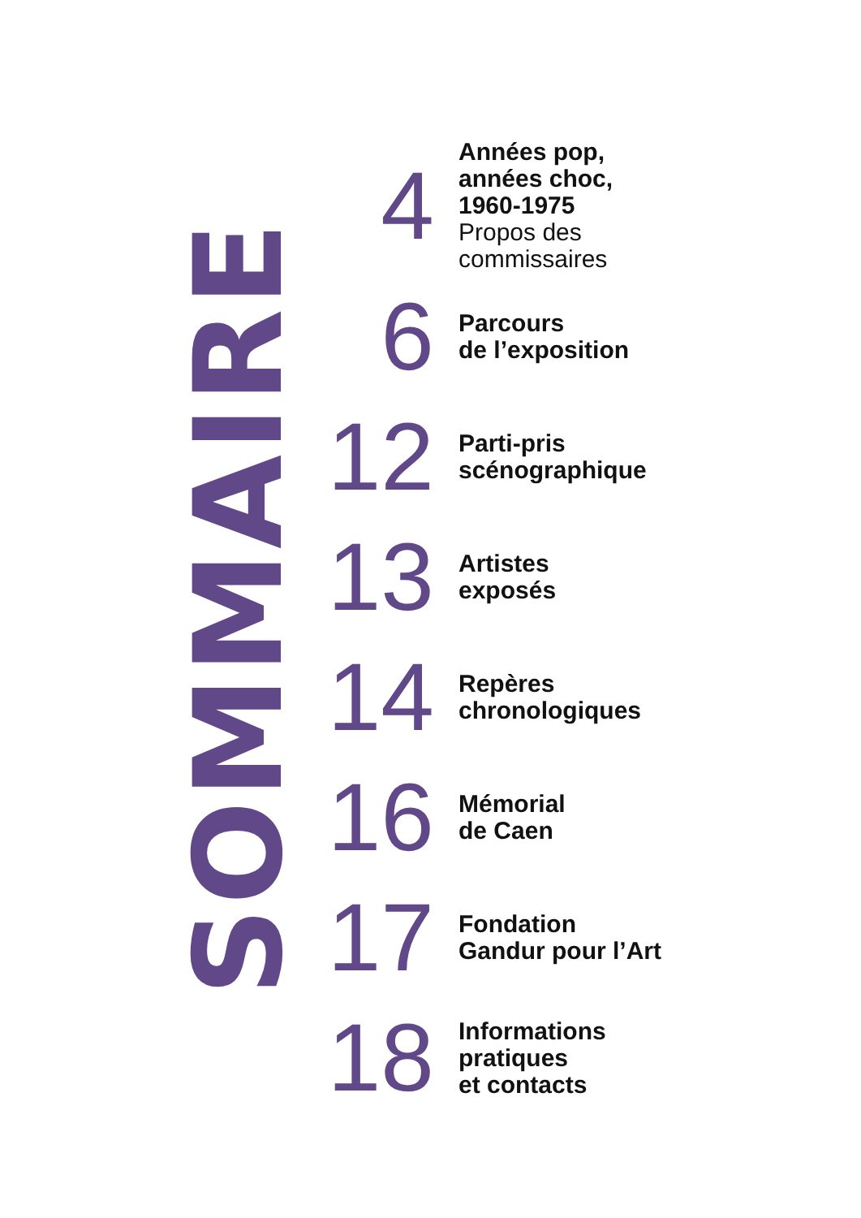SOMMAIRE
4
Années pop,
années choc,
1960-1975
Propos des
commissaires
6
Parcours
de l’exposition
12
Parti-pris
scénographique
13
Artistes
exposés
14
Repères
chronologiques
16
Mémorial
de Caen
17
Fondation
Gandur pour l’Art
18
Informations
pratiques
et contacts